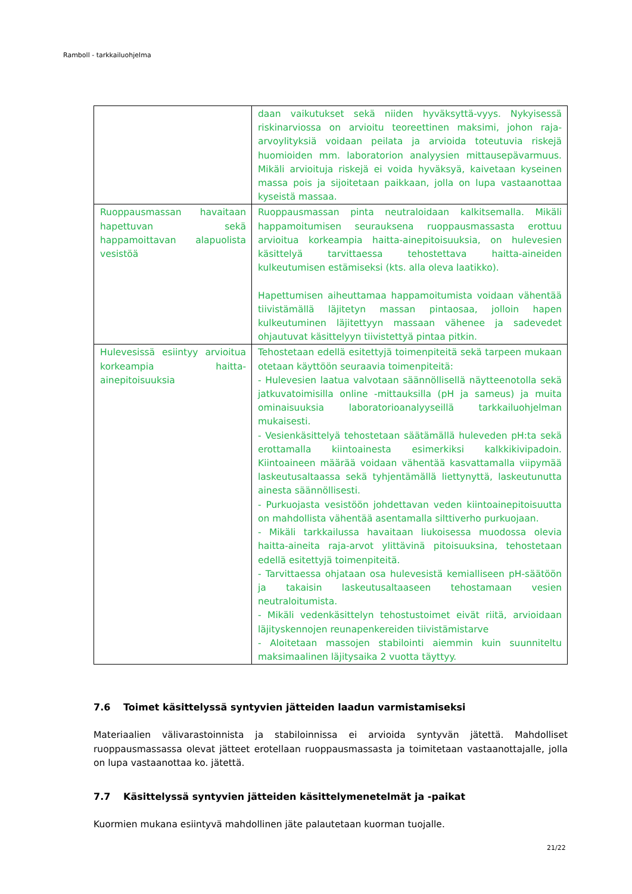Ramboll - tarkkailuohjelma
| | daan vaikutukset sekä niiden hyväksyttä-vyys. Nykyisessä riskinarviossa on arvioitu teoreettinen maksimi, johon raja-arvoylityksiä voidaan peilata ja arvioida toteutuvia riskejä huomioiden mm. laboratorion analyysien mittausepävarmuus. Mikäli arvioituja riskejä ei voida hyväksyä, kaivetaan kyseinen massa pois ja sijoitetaan paikkaan, jolla on lupa vastaanottaa kyseistä massaa. |
| Ruoppausmassan havaitaan hapettuvan sekä happamoittavan alapuolista vesistöä | Ruoppausmassan pinta neutraloidaan kalkitsemalla. Mikäli happamoitumisen seurauksena ruoppausmassasta erottuu arvioitua korkeampia haitta-ainepitoisuuksia, on hulevesien käsittelyä tarvittaessa tehostettava haitta-aineiden kulkeutumisen estämiseksi (kts. alla oleva laatikko). Hapettumisen aiheuttamaa happamoitumista voidaan vähentää tiivistämällä läjitetyn massan pintaosaa, jolloin hapen kulkeutuminen läjitettyyn massaan vähenee ja sadevedet ohjautuvat käsittelyyn tiivistettyä pintaa pitkin. |
| Hulevesissä esiintyy arvioitua korkeampia haitta-ainepitoisuuksia | Tehostetaan edellä esitettyjä toimenpiteitä sekä tarpeen mukaan otetaan käyttöön seuraavia toimenpiteitä: - Hulevesien laatua valvotaan säännöllisellä näytteenotolla sekä jatkuvatoimisilla online -mittauksilla (pH ja sameus) ja muita ominaisuuksia laboratorioanalyyseillä tarkkailuohjelman mukaisesti. - Vesienkäsittelyä tehostetaan säätämällä huleveden pH:ta sekä erottamalla kiintoainesta esimerkiksi kalkkikivipadoin. Kiintoaineen määrää voidaan vähentää kasvattamalla viipymää laskeutusaltaassa sekä tyhjentämällä liettynyttä, laskeutunutta ainesta säännöllisesti. - Purkuojasta vesistöön johdettavan veden kiintoainepitoisuutta on mahdollista vähentää asentamalla silttiverho purkuojaan. - Mikäli tarkkailussa havaitaan liukoisessa muodossa olevia haitta-aineita raja-arvot ylittävinä pitoisuuksina, tehostetaan edellä esitettyjä toimenpiteitä. - Tarvittaessa ohjataan osa hulevesistä kemialliseen pH-säätöön ja takaisin laskeutusaltaaseen tehostamaan vesien neutraloitumista. - Mikäli vedenkäsittelyn tehostustoimet eivät riitä, arvioidaan läjityskennojen reunapenkereiden tiivistämistarve - Aloitetaan massojen stabilointi aiemmin kuin suunniteltu maksimaalinen läjitysaika 2 vuotta täyttyy. |
7.6 Toimet käsittelyssä syntyvien jätteiden laadun varmistamiseksi
Materiaalien välivarastoinnista ja stabiloinnissa ei arvioida syntyvän jätettä. Mahdolliset ruoppausmassassa olevat jätteet erotellaan ruoppausmassasta ja toimitetaan vastaanottajalle, jolla on lupa vastaanottaa ko. jätettä.
7.7 Käsittelyssä syntyvien jätteiden käsittelymenetelmät ja -paikat
Kuormien mukana esiintyvä mahdollinen jäte palautetaan kuorman tuojalle.
21/22